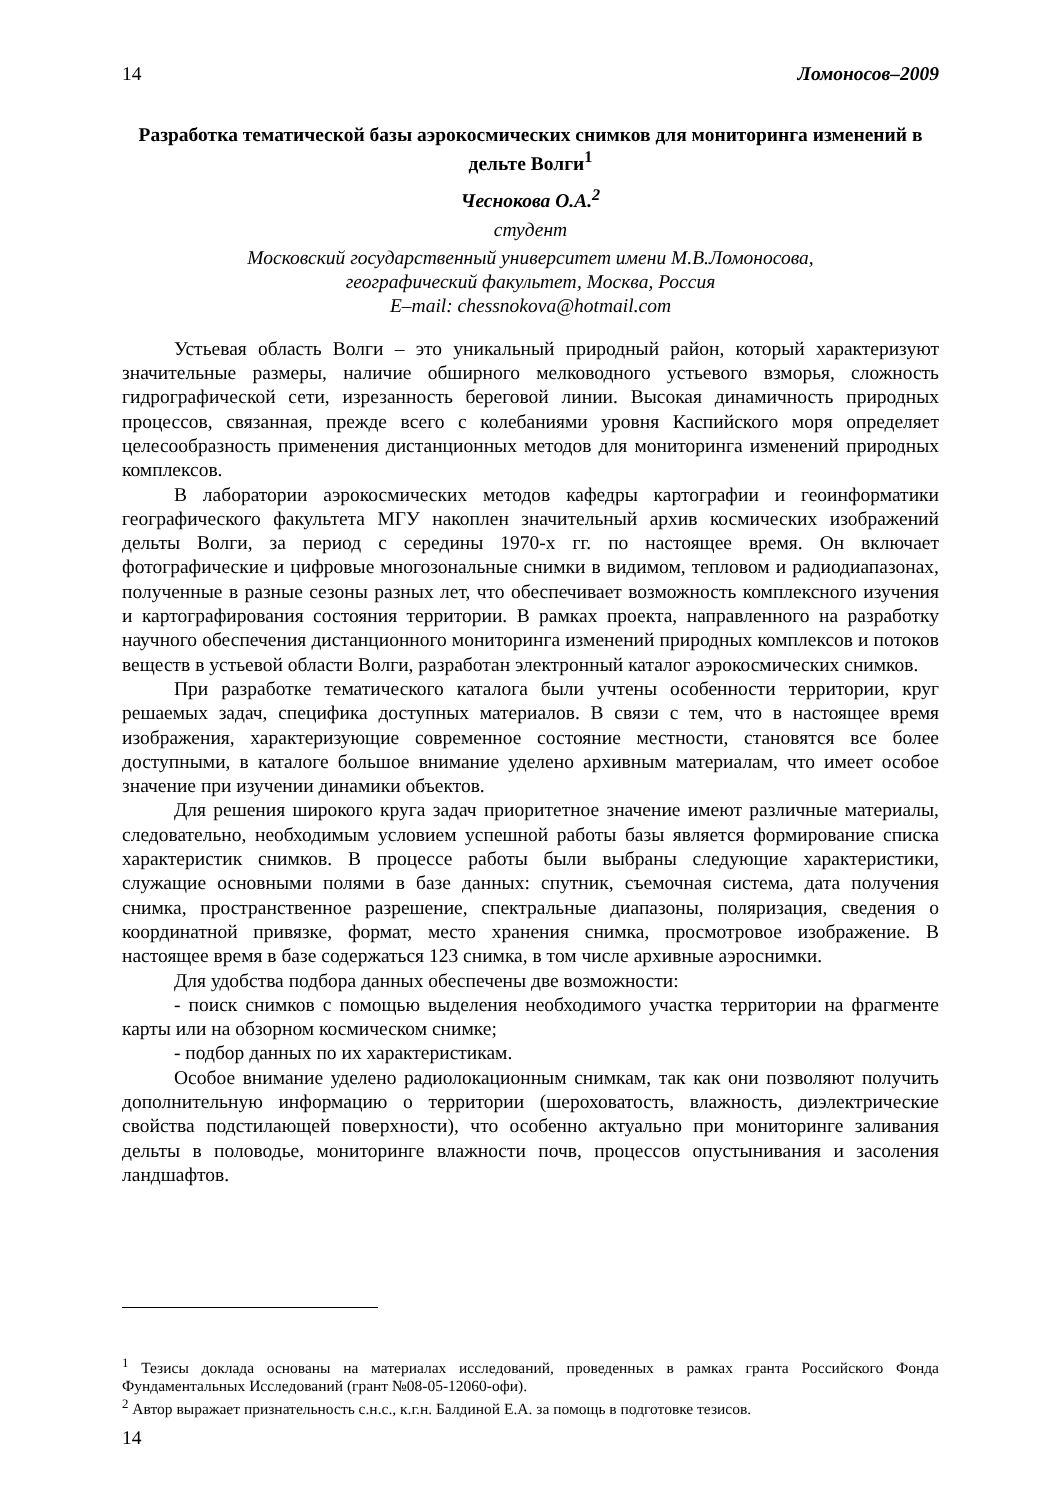14 Ломоносов–2009
Разработка тематической базы аэрокосмических снимков для мониторинга изменений в дельте Волги<sup>1</sup>
Чеснокова О.А.<sup>2</sup>
студент
Московский государственный университет имени М.В.Ломоносова,
географический факультет, Москва, Россия
E–mail: chessnokova@hotmail.com
Устьевая область Волги – это уникальный природный район, который характеризуют значительные размеры, наличие обширного мелководного устьевого взморья, сложность гидрографической сети, изрезанность береговой линии. Высокая динамичность природных процессов, связанная, прежде всего с колебаниями уровня Каспийского моря определяет целесообразность применения дистанционных методов для мониторинга изменений природных комплексов.
В лаборатории аэрокосмических методов кафедры картографии и геоинформатики географического факультета МГУ накоплен значительный архив космических изображений дельты Волги, за период с середины 1970-х гг. по настоящее время. Он включает фотографические и цифровые многозональные снимки в видимом, тепловом и радиодиапазонах, полученные в разные сезоны разных лет, что обеспечивает возможность комплексного изучения и картографирования состояния территории. В рамках проекта, направленного на разработку научного обеспечения дистанционного мониторинга изменений природных комплексов и потоков веществ в устьевой области Волги, разработан электронный каталог аэрокосмических снимков.
При разработке тематического каталога были учтены особенности территории, круг решаемых задач, специфика доступных материалов. В связи с тем, что в настоящее время изображения, характеризующие современное состояние местности, становятся все более доступными, в каталоге большое внимание уделено архивным материалам, что имеет особое значение при изучении динамики объектов.
Для решения широкого круга задач приоритетное значение имеют различные материалы, следовательно, необходимым условием успешной работы базы является формирование списка характеристик снимков. В процессе работы были выбраны следующие характеристики, служащие основными полями в базе данных: спутник, съемочная система, дата получения снимка, пространственное разрешение, спектральные диапазоны, поляризация, сведения о координатной привязке, формат, место хранения снимка, просмотровое изображение. В настоящее время в базе содержаться 123 снимка, в том числе архивные аэроснимки.
Для удобства подбора данных обеспечены две возможности:
- поиск снимков с помощью выделения необходимого участка территории на фрагменте карты или на обзорном космическом снимке;
- подбор данных по их характеристикам.
Особое внимание уделено радиолокационным снимкам, так как они позволяют получить дополнительную информацию о территории (шероховатость, влажность, диэлектрические свойства подстилающей поверхности), что особенно актуально при мониторинге заливания дельты в половодье, мониторинге влажности почв, процессов опустынивания и засоления ландшафтов.
<sup>1</sup> Тезисы доклада основаны на материалах исследований, проведенных в рамках гранта Российского Фонда Фундаментальных Исследований (грант №08-05-12060-офи).
<sup>2</sup> Автор выражает признательность с.н.с., к.г.н. Балдиной Е.А. за помощь в подготовке тезисов.
14